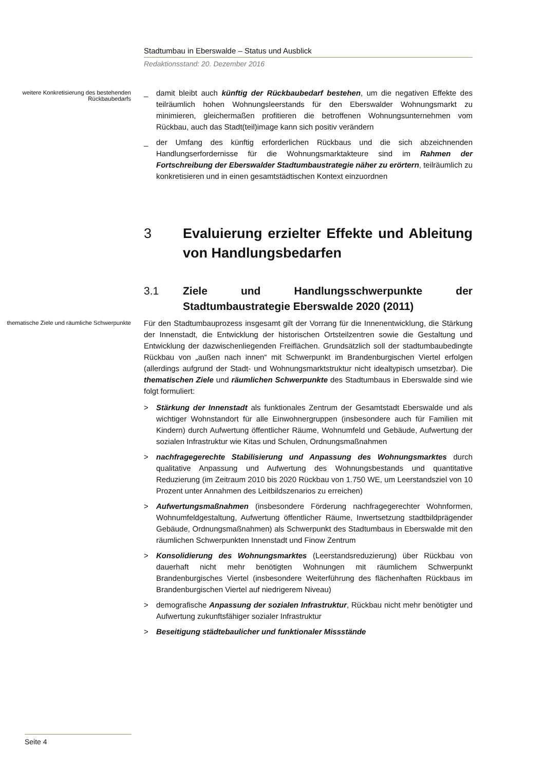Stadtumbau in Eberswalde – Status und Ausblick
Redaktionsstand: 20. Dezember 2016
weitere Konkretisierung des bestehenden Rückbaubedarfs
_ damit bleibt auch künftig der Rückbaubedarf bestehen, um die negativen Effekte des teilräumlich hohen Wohnungsleerstands für den Eberswalder Wohnungsmarkt zu minimieren, gleichermaßen profitieren die betroffenen Wohnungsunternehmen vom Rückbau, auch das Stadt(teil)image kann sich positiv verändern
_ der Umfang des künftig erforderlichen Rückbaus und die sich abzeichnenden Handlungserfordernisse für die Wohnungsmarktakteure sind im Rahmen der Fortschreibung der Eberswalder Stadtumbaustrategie näher zu erörtern, teilräumlich zu konkretisieren und in einen gesamtstädtischen Kontext einzuordnen
3 Evaluierung erzielter Effekte und Ableitung von Handlungsbedarfen
3.1 Ziele und Handlungsschwerpunkte der Stadtumbaustrategie Eberswalde 2020 (2011)
thematische Ziele und räumliche Schwerpunkte
Für den Stadtumbauprozess insgesamt gilt der Vorrang für die Innenentwicklung, die Stärkung der Innenstadt, die Entwicklung der historischen Ortsteilzentren sowie die Gestaltung und Entwicklung der dazwischenliegenden Freiflächen. Grundsätzlich soll der stadtumbaubedingte Rückbau von „außen nach innen“ mit Schwerpunkt im Brandenburgischen Viertel erfolgen (allerdings aufgrund der Stadt- und Wohnungsmarktstruktur nicht idealtypisch umsetzbar). Die thematischen Ziele und räumlichen Schwerpunkte des Stadtumbaus in Eberswalde sind wie folgt formuliert:
> Stärkung der Innenstadt als funktionales Zentrum der Gesamtstadt Eberswalde und als wichtiger Wohnstandort für alle Einwohnergruppen (insbesondere auch für Familien mit Kindern) durch Aufwertung öffentlicher Räume, Wohnumfeld und Gebäude, Aufwertung der sozialen Infrastruktur wie Kitas und Schulen, Ordnungsmaßnahmen
> nachfragegerechte Stabilisierung und Anpassung des Wohnungsmarktes durch qualitative Anpassung und Aufwertung des Wohnungsbestands und quantitative Reduzierung (im Zeitraum 2010 bis 2020 Rückbau von 1.750 WE, um Leerstandsziel von 10 Prozent unter Annahmen des Leitbildszenarios zu erreichen)
> Aufwertungsmaßnahmen (insbesondere Förderung nachfragegerechter Wohnformen, Wohnumfeldgestaltung, Aufwertung öffentlicher Räume, Inwertsetzung stadtbildprägender Gebäude, Ordnungsmaßnahmen) als Schwerpunkt des Stadtumbaus in Eberswalde mit den räumlichen Schwerpunkten Innenstadt und Finow Zentrum
> Konsolidierung des Wohnungsmarktes (Leerstandsreduzierung) über Rückbau von dauerhaft nicht mehr benötigten Wohnungen mit räumlichem Schwerpunkt Brandenburgisches Viertel (insbesondere Weiterführung des flächenhaften Rückbaus im Brandenburgischen Viertel auf niedrigerem Niveau)
> demografische Anpassung der sozialen Infrastruktur, Rückbau nicht mehr benötigter und Aufwertung zukunftsfähiger sozialer Infrastruktur
> Beseitigung städtebaulicher und funktionaler Missstände
Seite 4